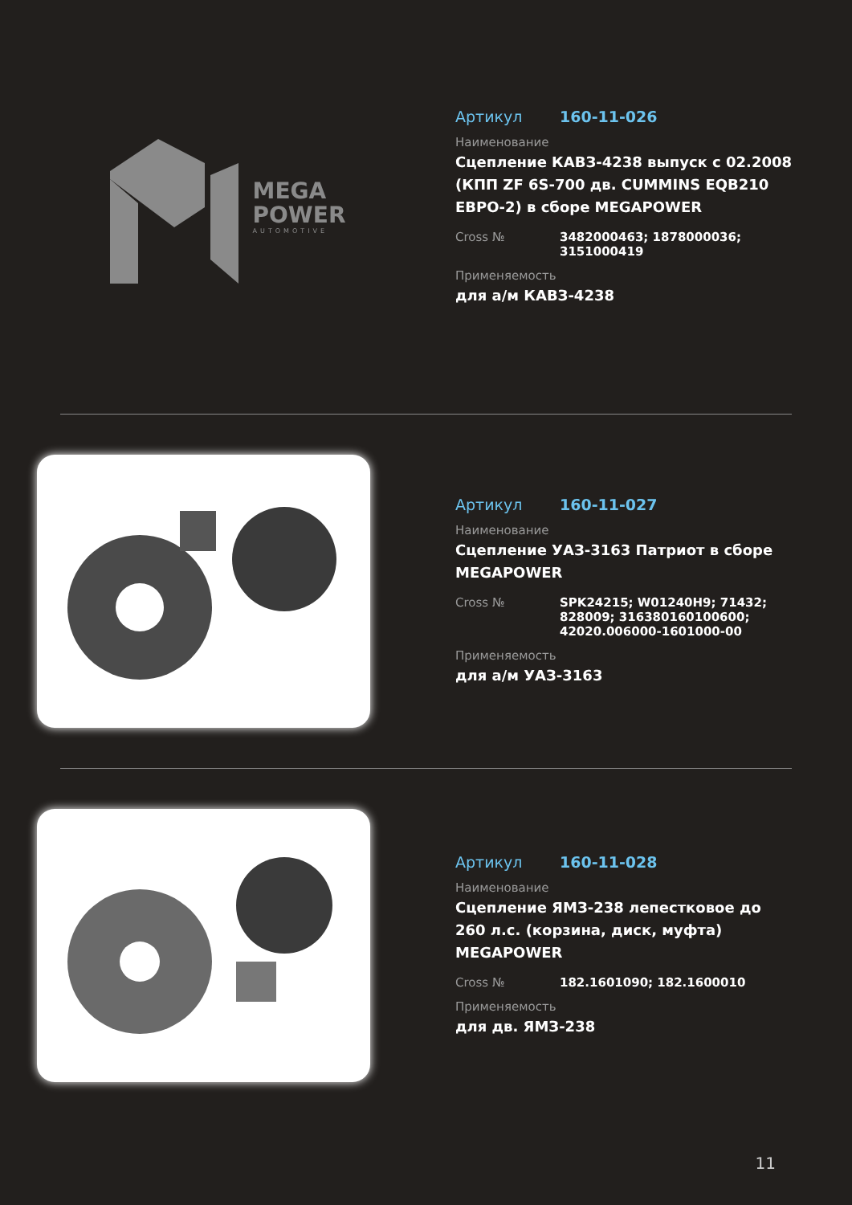MEGA
POWER
AUTOMOTIVE
Артикул 160-11-026
Наименование
Сцепление КАВЗ-4238 выпуск с 02.2008 (КПП ZF 6S-700 дв. CUMMINS EQB210 ЕВРО-2) в сборе MEGAPOWER
Cross № 3482000463; 1878000036; 3151000419
Применяемость
для а/м КАВЗ-4238
Артикул 160-11-027
Наименование
Сцепление УАЗ-3163 Патриот в сборе MEGAPOWER
Cross № SPK24215; W01240H9; 71432; 828009; 316380160100600; 42020.006000-1601000-00
Применяемость
для а/м УАЗ-3163
Артикул 160-11-028
Наименование
Сцепление ЯМЗ-238 лепестковое до 260 л.с. (корзина, диск, муфта) MEGAPOWER
Cross № 182.1601090; 182.1600010
Применяемость
для дв. ЯМЗ-238
11